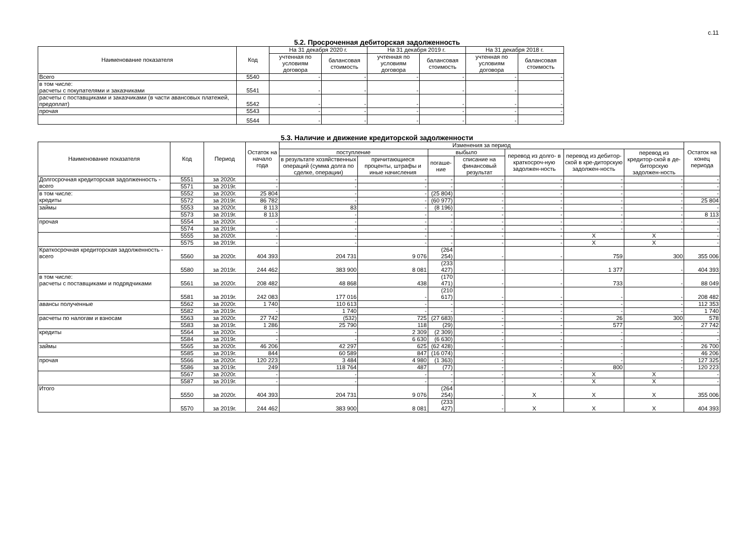с.11
5.2. Просроченная дебиторская задолженность
| Наименование показателя | Код | На 31 декабря 2020 г. | | На 31 декабря 2019 г. | | На 31 декабря 2018 г. | |
| --- | --- | --- | --- | --- | --- | --- | --- |
| | | учтенная по условиям договора | балансовая стоимость | учтенная по условиям договора | балансовая стоимость | учтенная по условиям договора | балансовая стоимость |
| Всего | 5540 | - | - | - | - | - | - |
| в том числе: расчеты с покупателями и заказчиками | 5541 | - | - | - | - | - | - |
| расчеты с поставщиками и заказчиками (в части авансовых платежей, предоплат) | 5542 | - | - | - | - | - | - |
| прочая | 5543 | - | - | - | - | - | - |
| | 5544 | - | - | - | - | - | - |
5.3. Наличие и движение кредиторской задолженности
| Наименование показателя | Код | Период | Остаток на начало года | Изменения за период | | | | | | | Остаток на конец периода |
| --- | --- | --- | --- | --- | --- | --- | --- | --- | --- | --- | --- |
| | | | | поступление | | выбыло | | перевод из долго- в краткосроч-ную задолжен-ность | перевод из дебитор-ской в кре-диторскую задолжен-ность | перевод из кредитор-ской в де-биторскую задолжен-ность | |
| | | | | в результате хозяйственных операций (сумма долга по сделке, операции) | причитающиеся проценты, штрафы и иные начисления | погаше-ние | списание на финансовый результат | | | | |
| Долгосрочная кредиторская задолженность - всего | 5551 | за 2020г. | - | - | - | - | - | - | - | - | - |
| | 5571 | за 2019г. | - | - | - | - | - | - | - | - | - |
| в том числе: кредиты | 5552 | за 2020г. | 25 804 | - | - | (25 804) | - | - | - | - | - |
| | 5572 | за 2019г. | 86 782 | - | - | (60 977) | - | - | - | - | 25 804 |
| займы | 5553 | за 2020г. | 8 113 | 83 | - | (8 196) | - | - | - | - | - |
| | 5573 | за 2019г. | 8 113 | - | - | - | - | - | - | - | 8 113 |
| прочая | 5554 | за 2020г. | - | - | - | - | - | - | - | - | - |
| | 5574 | за 2019г. | - | - | - | - | - | - | - | - | - |
| | 5555 | за 2020г. | - | - | - | - | - | - | X | X | - |
| | 5575 | за 2019г. | - | - | - | - | - | - | X | X | - |
| Краткосрочная кредиторская задолженность - всего | 5560 | за 2020г. | 404 393 | 204 731 | 9 076 | (264 254) | - | - | 759 | 300 | 355 006 |
| | 5580 | за 2019г. | 244 462 | 383 900 | 8 081 | (233 427) | - | - | 1 377 | - | 404 393 |
| в том числе: расчеты с поставщиками и подрядчиками | 5561 | за 2020г. | 208 482 | 48 868 | 438 | (170 471) | - | - | 733 | - | 88 049 |
| | 5581 | за 2019г. | 242 083 | 177 016 | - | (210 617) | - | - | - | - | 208 482 |
| авансы полученные | 5562 | за 2020г. | 1 740 | 110 613 | - | - | - | - | - | - | 112 353 |
| | 5582 | за 2019г. | - | 1 740 | - | - | - | - | - | - | 1 740 |
| расчеты по налогам и взносам | 5563 | за 2020г. | 27 742 | (532) | 725 | (27 683) | - | - | 26 | 300 | 578 |
| | 5583 | за 2019г. | 1 286 | 25 790 | 118 | (29) | - | - | 577 | - | 27 742 |
| кредиты | 5564 | за 2020г. | - | - | 2 309 | (2 309) | - | - | - | - | - |
| | 5584 | за 2019г. | - | - | 6 630 | (6 630) | - | - | - | - | - |
| займы | 5565 | за 2020г. | 46 206 | 42 297 | 625 | (62 428) | - | - | - | - | 26 700 |
| | 5585 | за 2019г. | 844 | 60 589 | 847 | (16 074) | - | - | - | - | 46 206 |
| прочая | 5566 | за 2020г. | 120 223 | 3 484 | 4 980 | (1 363) | - | - | - | - | 127 325 |
| | 5586 | за 2019г. | 249 | 118 764 | 487 | (77) | - | - | 800 | - | 120 223 |
| | 5567 | за 2020г. | - | - | - | - | - | - | X | X | - |
| | 5587 | за 2019г. | - | - | - | - | - | - | X | X | - |
| Итого | 5550 | за 2020г. | 404 393 | 204 731 | 9 076 | (264 254) | - | X | X | X | 355 006 |
| | 5570 | за 2019г. | 244 462 | 383 900 | 8 081 | (233 427) | - | X | X | X | 404 393 |